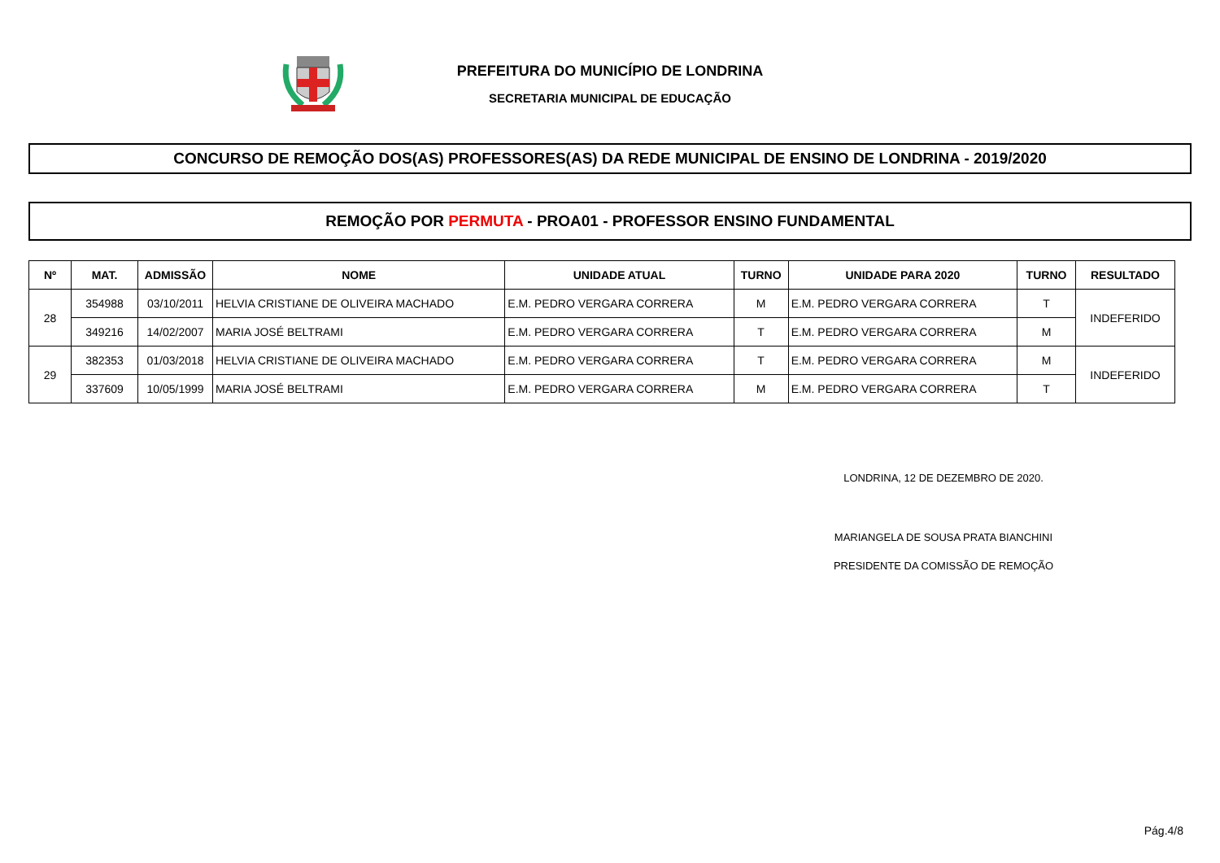PREFEITURA DO MUNICÍPIO DE LONDRINA
SECRETARIA MUNICIPAL DE EDUCAÇÃO
CONCURSO DE REMOÇÃO DOS(AS) PROFESSORES(AS) DA REDE MUNICIPAL DE ENSINO DE LONDRINA - 2019/2020
REMOÇÃO POR PERMUTA - PROA01 - PROFESSOR ENSINO FUNDAMENTAL
| Nº | MAT. | ADMISSÃO | NOME | UNIDADE ATUAL | TURNO | UNIDADE PARA 2020 | TURNO | RESULTADO |
| --- | --- | --- | --- | --- | --- | --- | --- | --- |
| 28 | 354988 | 03/10/2011 | HELVIA CRISTIANE DE OLIVEIRA MACHADO | E.M. PEDRO VERGARA CORRERA | M | E.M. PEDRO VERGARA CORRERA | T | INDEFERIDO |
| | 349216 | 14/02/2007 | MARIA JOSÉ BELTRAMI | E.M. PEDRO VERGARA CORRERA | T | E.M. PEDRO VERGARA CORRERA | M | |
| 29 | 382353 | 01/03/2018 | HELVIA CRISTIANE DE OLIVEIRA MACHADO | E.M. PEDRO VERGARA CORRERA | T | E.M. PEDRO VERGARA CORRERA | M | INDEFERIDO |
| | 337609 | 10/05/1999 | MARIA JOSÉ BELTRAMI | E.M. PEDRO VERGARA CORRERA | M | E.M. PEDRO VERGARA CORRERA | T | |
LONDRINA, 12 DE DEZEMBRO DE 2020.
MARIANGELA DE SOUSA PRATA BIANCHINI
PRESIDENTE DA COMISSÃO DE REMOÇÃO
Pág.4/8